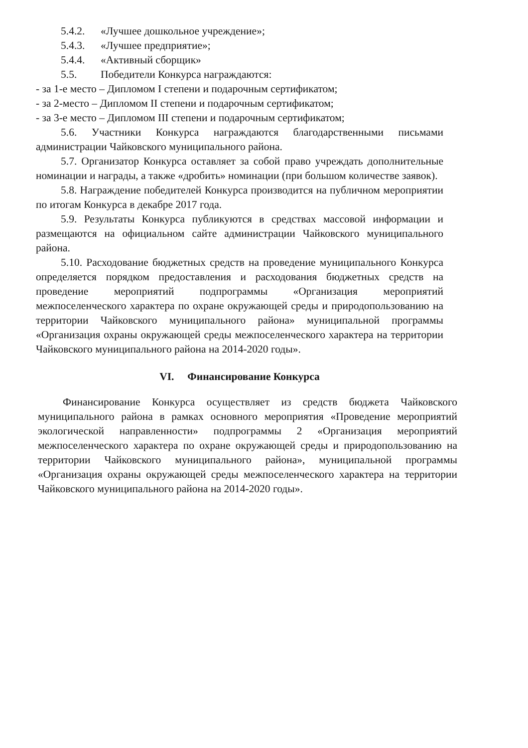5.4.2. «Лучшее дошкольное учреждение»;
5.4.3. «Лучшее предприятие»;
5.4.4. «Активный сборщик»
5.5. Победители Конкурса награждаются:
- за 1-е место – Дипломом I степени и подарочным сертификатом;
- за 2-место – Дипломом II степени и подарочным сертификатом;
- за 3-е место – Дипломом III степени и подарочным сертификатом;
5.6. Участники Конкурса награждаются благодарственными письмами администрации Чайковского муниципального района.
5.7. Организатор Конкурса оставляет за собой право учреждать дополнительные номинации и награды, а также «дробить» номинации (при большом количестве заявок).
5.8. Награждение победителей Конкурса производится на публичном мероприятии по итогам Конкурса в декабре 2017 года.
5.9. Результаты Конкурса публикуются в средствах массовой информации и размещаются на официальном сайте администрации Чайковского муниципального района.
5.10. Расходование бюджетных средств на проведение муниципального Конкурса определяется порядком предоставления и расходования бюджетных средств на проведение мероприятий подпрограммы «Организация мероприятий межпоселенческого характера по охране окружающей среды и природопользованию на территории Чайковского муниципального района» муниципальной программы «Организация охраны окружающей среды межпоселенческого характера на территории Чайковского муниципального района на 2014-2020 годы».
VI. Финансирование Конкурса
Финансирование Конкурса осуществляет из средств бюджета Чайковского муниципального района в рамках основного мероприятия «Проведение мероприятий экологической направленности» подпрограммы 2 «Организация мероприятий межпоселенческого характера по охране окружающей среды и природопользованию на территории Чайковского муниципального района», муниципальной программы «Организация охраны окружающей среды межпоселенческого характера на территории Чайковского муниципального района на 2014-2020 годы».